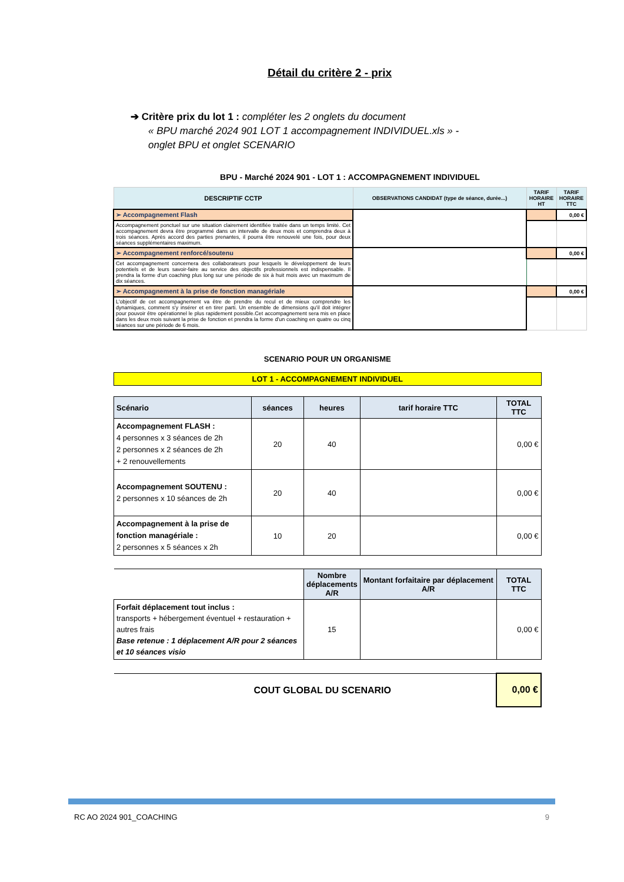Détail du critère 2 - prix
➔ Critère prix du lot 1 : compléter les 2 onglets du document
« BPU marché 2024 901 LOT 1 accompagnement INDIVIDUEL.xls » -
onglet BPU et onglet SCENARIO
| BPU - Marché 2024 901 - LOT 1 : ACCOMPAGNEMENT INDIVIDUEL | | | |
| DESCRIPTIF CCTP | OBSERVATIONS CANDIDAT (type de séance, durée...) | TARIF HORAIRE HT | TARIF HORAIRE TTC |
| ➢ Accompagnement Flash | | | 0,00 € |
| Accompagnement ponctuel sur une situation clairement identifiée traitée dans un temps limité. Cet accompagnement devra être programmé dans un intervalle de deux mois et comprendra deux à trois séances. Après accord des parties prenantes, il pourra être renouvelé une fois, pour deux séances supplémentaires maximum. | | | |
| ➢ Accompagnement renforcé/soutenu | | | 0,00 € |
| Cet accompagnement concernera des collaborateurs pour lesquels le développement de leurs potentiels et de leurs savoir-faire au service des objectifs professionnels est indispensable. Il prendra la forme d'un coaching plus long sur une période de six à huit mois avec un maximum de dix séances. | | | |
| ➢ Accompagnement à la prise de fonction managériale | | | 0,00 € |
| L'objectif de cet accompagnement va être de prendre du recul et de mieux comprendre les dynamiques, comment s'y insérer et en tirer parti. Un ensemble de dimensions qu'il doit intégrer pour pouvoir être opérationnel le plus rapidement possible.Cet accompagnement sera mis en place dans les deux mois suivant la prise de fonction et prendra la forme d'un coaching en quatre ou cinq séances sur une période de 6 mois. | | | |
| SCENARIO POUR UN ORGANISME | | | | |
| LOT 1 - ACCOMPAGNEMENT INDIVIDUEL | | | | |
| Scénario | séances | heures | tarif horaire TTC | TOTAL TTC |
| Accompagnement FLASH : 4 personnes x 3 séances de 2h 2 personnes x 2 séances de 2h + 2 renouvellements | 20 | 40 | | 0,00 € |
| Accompagnement SOUTENU : 2 personnes x 10 séances de 2h | 20 | 40 | | 0,00 € |
| Accompagnement à la prise de fonction managériale : 2 personnes x 5 séances x 2h | 10 | 20 | | 0,00 € |
| | | Nombre déplacements A/R | Montant forfaitaire par déplacement A/R | TOTAL TTC |
| Forfait déplacement tout inclus : transports + hébergement éventuel + restauration + autres frais Base retenue : 1 déplacement A/R pour 2 séances et 10 séances visio | | 15 | | 0,00 € |
| | COUT GLOBAL DU SCENARIO | | | 0,00 € |
RC AO 2024 901_COACHING 9